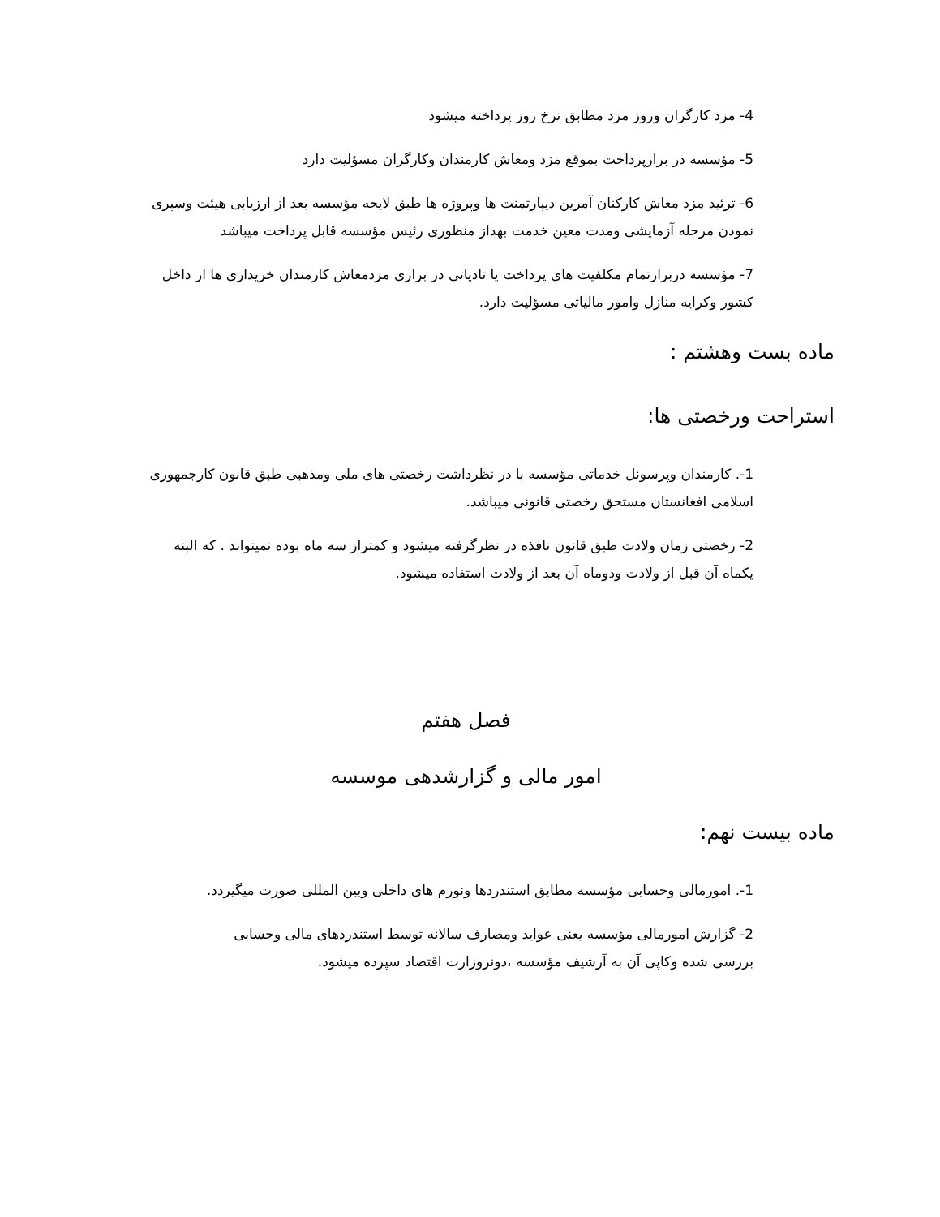4- مزد کارگران وروز مزد مطابق نرخ روز پرداخته میشود
5- مؤسسه در برارپرداخت بموقع مزد ومعاش کارمندان وکارگران مسؤلیت دارد
6- ترئید مزد معاش کارکنان آمرین دیپارتمنت ها وپروژه ها طبق لایحه مؤسسه بعد از ارزیابی هیئت وسپری نمودن مرحله آزمایشی ومدت معین خدمت بهداز منظوری رئیس مؤسسه قابل پرداخت میباشد
7- مؤسسه دربرارتمام مکلفیت های پرداخت یا تادیاتی در براری مزدمعاش کارمندان خریداری ها از داخل کشور وکرایه منازل وامور مالیاتی مسؤلیت دارد.
ماده بست وهشتم :
استراحت ورخصتی ها:
1-. کارمندان وپرسونل خدماتی مؤسسه با در نظرداشت رخصتی های ملی ومذهبی طبق قانون کارجمهوری اسلامی افغانستان مستحق رخصتی قانونی میباشد.
2- رخصتی زمان ولادت طبق قانون نافذه در نظرگرفته میشود و کمتراز سه ماه بوده نمیتواند . که البته یکماه آن قبل از ولادت ودوماه آن بعد از ولادت استفاده میشود.
فصل هفتم
امور مالی و گزارشدهی موسسه
ماده بیست نهم:
1-. امورمالی وحسابی مؤسسه مطابق استندردها ونورم های داخلی وبین المللی صورت میگیردد.
2- گزارش امورمالی مؤسسه یعنی عواید ومصارف سالانه توسط استندردهای مالی وحسابی بررسی شده وکاپی آن به آرشیف مؤسسه ،دونروزارت اقتصاد سپرده میشود.